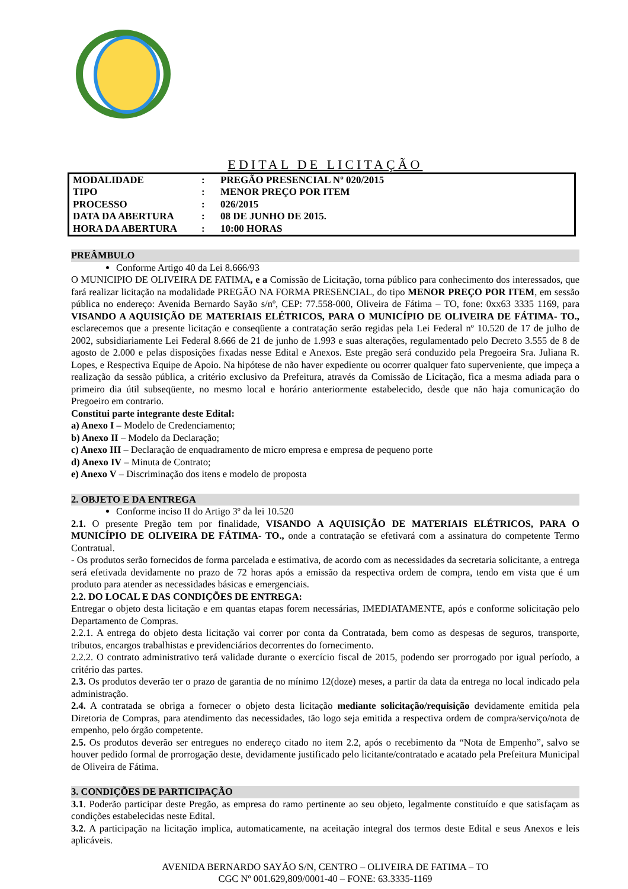EDITAL DE LICITAÇÃO
| MODALIDADE | : | PREGÃO PRESENCIAL Nº 020/2015 |
| TIPO | : | MENOR PREÇO POR ITEM |
| PROCESSO | : | 026/2015 |
| DATA DA ABERTURA | : | 08 DE JUNHO DE 2015. |
| HORA DA ABERTURA | : | 10:00 HORAS |
PREÂMBULO
Conforme Artigo 40 da Lei 8.666/93
O MUNICIPIO DE OLIVEIRA DE FATIMA, e a Comissão de Licitação, torna público para conhecimento dos interessados, que fará realizar licitação na modalidade PREGÃO NA FORMA PRESENCIAL, do tipo MENOR PREÇO POR ITEM, em sessão pública no endereço: Avenida Bernardo Sayão s/nº, CEP: 77.558-000, Oliveira de Fátima – TO, fone: 0xx63 3335 1169, para VISANDO A AQUISIÇÃO DE MATERIAIS ELÉTRICOS, PARA O MUNICÍPIO DE OLIVEIRA DE FÁTIMA- TO., esclarecemos que a presente licitação e conseqüente a contratação serão regidas pela Lei Federal nº 10.520 de 17 de julho de 2002, subsidiariamente Lei Federal 8.666 de 21 de junho de 1.993 e suas alterações, regulamentado pelo Decreto 3.555 de 8 de agosto de 2.000 e pelas disposições fixadas nesse Edital e Anexos. Este pregão será conduzido pela Pregoeira Sra. Juliana R. Lopes, e Respectiva Equipe de Apoio. Na hipótese de não haver expediente ou ocorrer qualquer fato superveniente, que impeça a realização da sessão pública, a critério exclusivo da Prefeitura, através da Comissão de Licitação, fica a mesma adiada para o primeiro dia útil subseqüente, no mesmo local e horário anteriormente estabelecido, desde que não haja comunicação do Pregoeiro em contrario.
Constitui parte integrante deste Edital:
a) Anexo I – Modelo de Credenciamento;
b) Anexo II – Modelo da Declaração;
c) Anexo III – Declaração de enquadramento de micro empresa e empresa de pequeno porte
d) Anexo IV – Minuta de Contrato;
e) Anexo V – Discriminação dos itens e modelo de proposta
2. OBJETO E DA ENTREGA
Conforme inciso II do Artigo 3º da lei 10.520
2.1. O presente Pregão tem por finalidade, VISANDO A AQUISIÇÃO DE MATERIAIS ELÉTRICOS, PARA O MUNICÍPIO DE OLIVEIRA DE FÁTIMA- TO., onde a contratação se efetivará com a assinatura do competente Termo Contratual.
- Os produtos serão fornecidos de forma parcelada e estimativa, de acordo com as necessidades da secretaria solicitante, a entrega será efetivada devidamente no prazo de 72 horas após a emissão da respectiva ordem de compra, tendo em vista que é um produto para atender as necessidades básicas e emergenciais.
2.2. DO LOCAL E DAS CONDIÇÕES DE ENTREGA:
Entregar o objeto desta licitação e em quantas etapas forem necessárias, IMEDIATAMENTE, após e conforme solicitação pelo Departamento de Compras.
2.2.1. A entrega do objeto desta licitação vai correr por conta da Contratada, bem como as despesas de seguros, transporte, tributos, encargos trabalhistas e previdenciários decorrentes do fornecimento.
2.2.2. O contrato administrativo terá validade durante o exercício fiscal de 2015, podendo ser prorrogado por igual período, a critério das partes.
2.3. Os produtos deverão ter o prazo de garantia de no mínimo 12(doze) meses, a partir da data da entrega no local indicado pela administração.
2.4. A contratada se obriga a fornecer o objeto desta licitação mediante solicitação/requisição devidamente emitida pela Diretoria de Compras, para atendimento das necessidades, tão logo seja emitida a respectiva ordem de compra/serviço/nota de empenho, pelo órgão competente.
2.5. Os produtos deverão ser entregues no endereço citado no item 2.2, após o recebimento da “Nota de Empenho”, salvo se houver pedido formal de prorrogação deste, devidamente justificado pelo licitante/contratado e acatado pela Prefeitura Municipal de Oliveira de Fátima.
3. CONDIÇÕES DE PARTICIPAÇÃO
3.1. Poderão participar deste Pregão, as empresa do ramo pertinente ao seu objeto, legalmente constituído e que satisfaçam as condições estabelecidas neste Edital.
3.2. A participação na licitação implica, automaticamente, na aceitação integral dos termos deste Edital e seus Anexos e leis aplicáveis.
AVENIDA BERNARDO SAYÃO S/N, CENTRO – OLIVEIRA DE FATIMA – TO
CGC Nº 001.629,809/0001-40 – FONE: 63.3335-1169